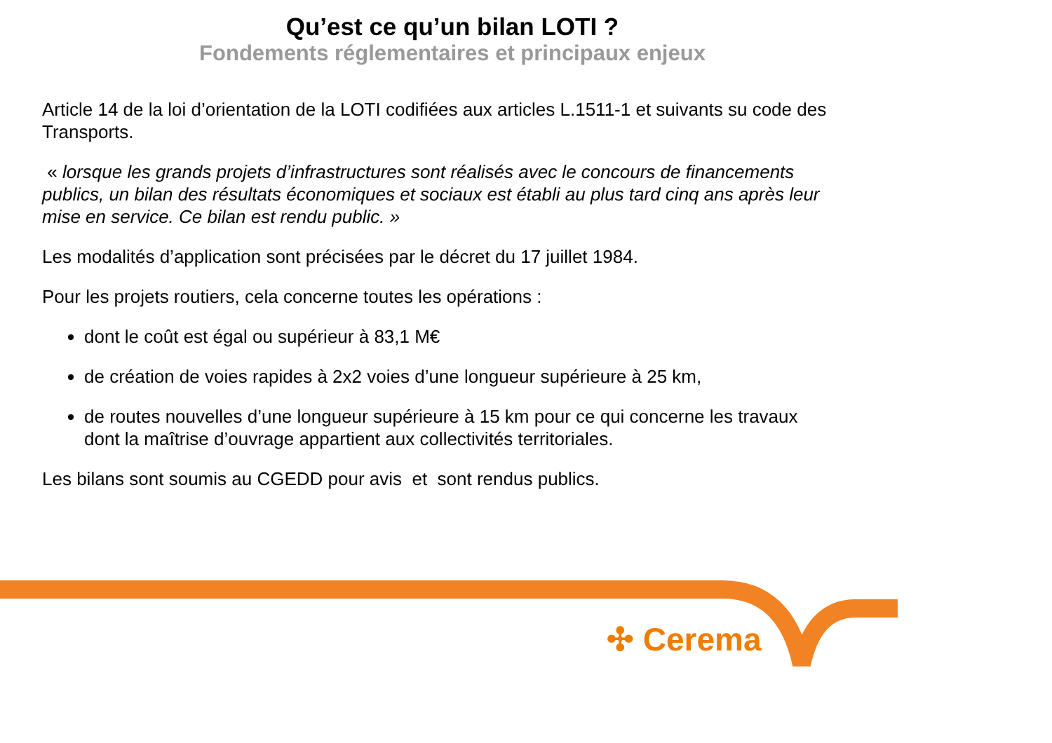Qu’est ce qu’un bilan LOTI ?
Fondements réglementaires et principaux enjeux
Article 14 de la loi d’orientation de la LOTI codifiées aux articles L.1511-1 et suivants su code des Transports.
« lorsque les grands projets d’infrastructures sont réalisés avec le concours de financements publics, un bilan des résultats économiques et sociaux est établi au plus tard cinq ans après leur mise en service. Ce bilan est rendu public. »
Les modalités d’application sont précisées par le décret du 17 juillet 1984.
Pour les projets routiers, cela concerne toutes les opérations :
dont le coût est égal ou supérieur à 83,1 M€
de création de voies rapides à 2x2 voies d’une longueur supérieure à 25 km,
de routes nouvelles d’une longueur supérieure à 15 km pour ce qui concerne les travaux dont la maîtrise d’ouvrage appartient aux collectivités territoriales.
Les bilans sont soumis au CGEDD pour avis et sont rendus publics.
✣ Cerema